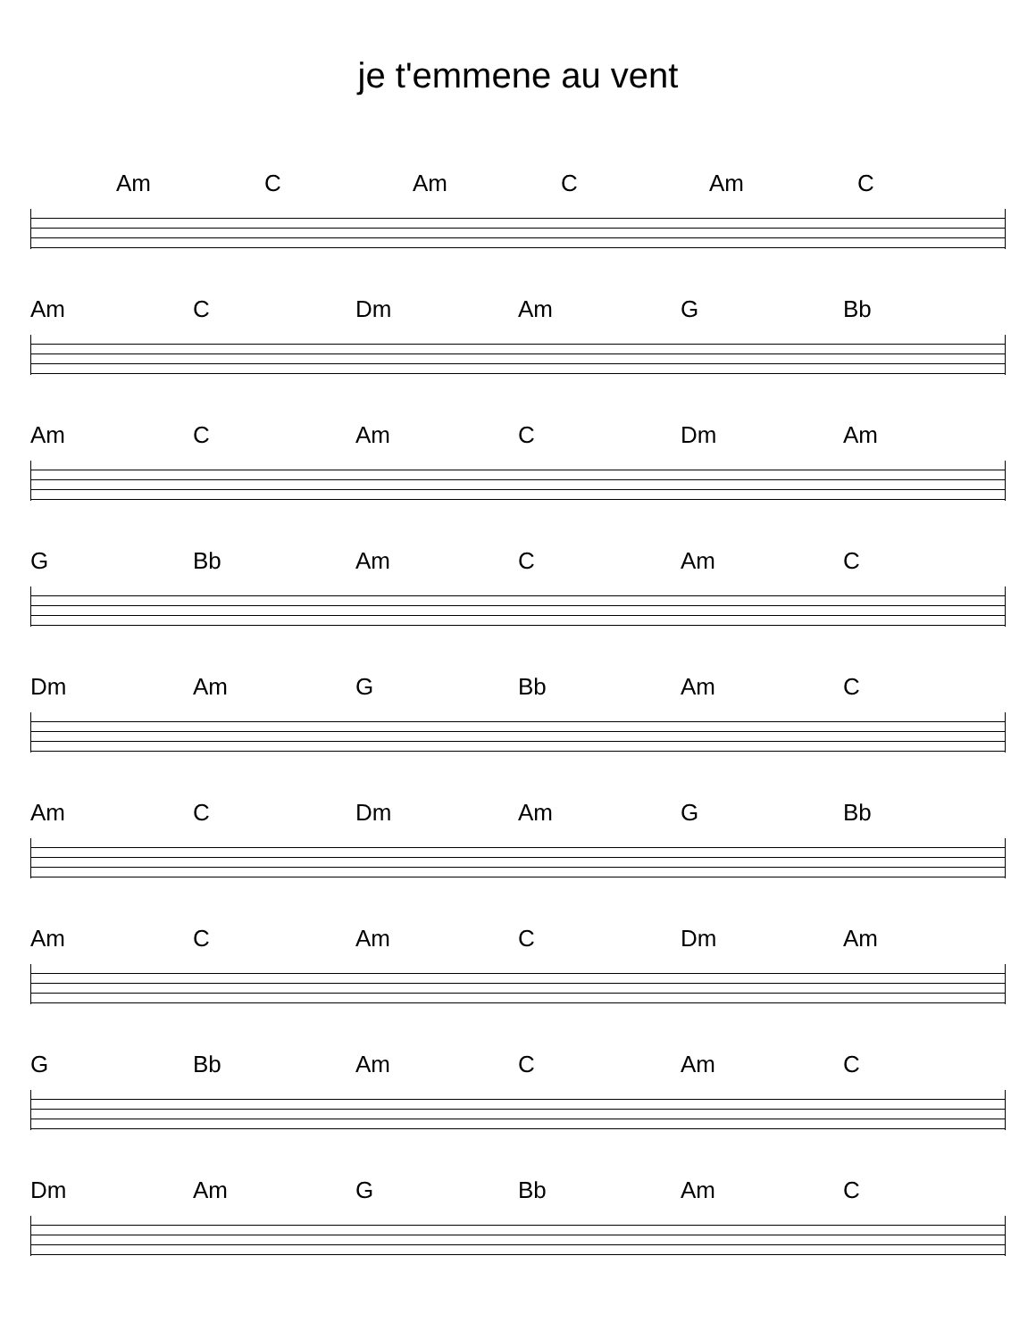je t'emmene au vent
Am C Am C Am C
Am C Dm Am G Bb
Am C Am C Dm Am
G Bb Am C Am C
Dm Am G Bb Am C
Am C Dm Am G Bb
Am C Am C Dm Am
G Bb Am C Am C
Dm Am G Bb Am C